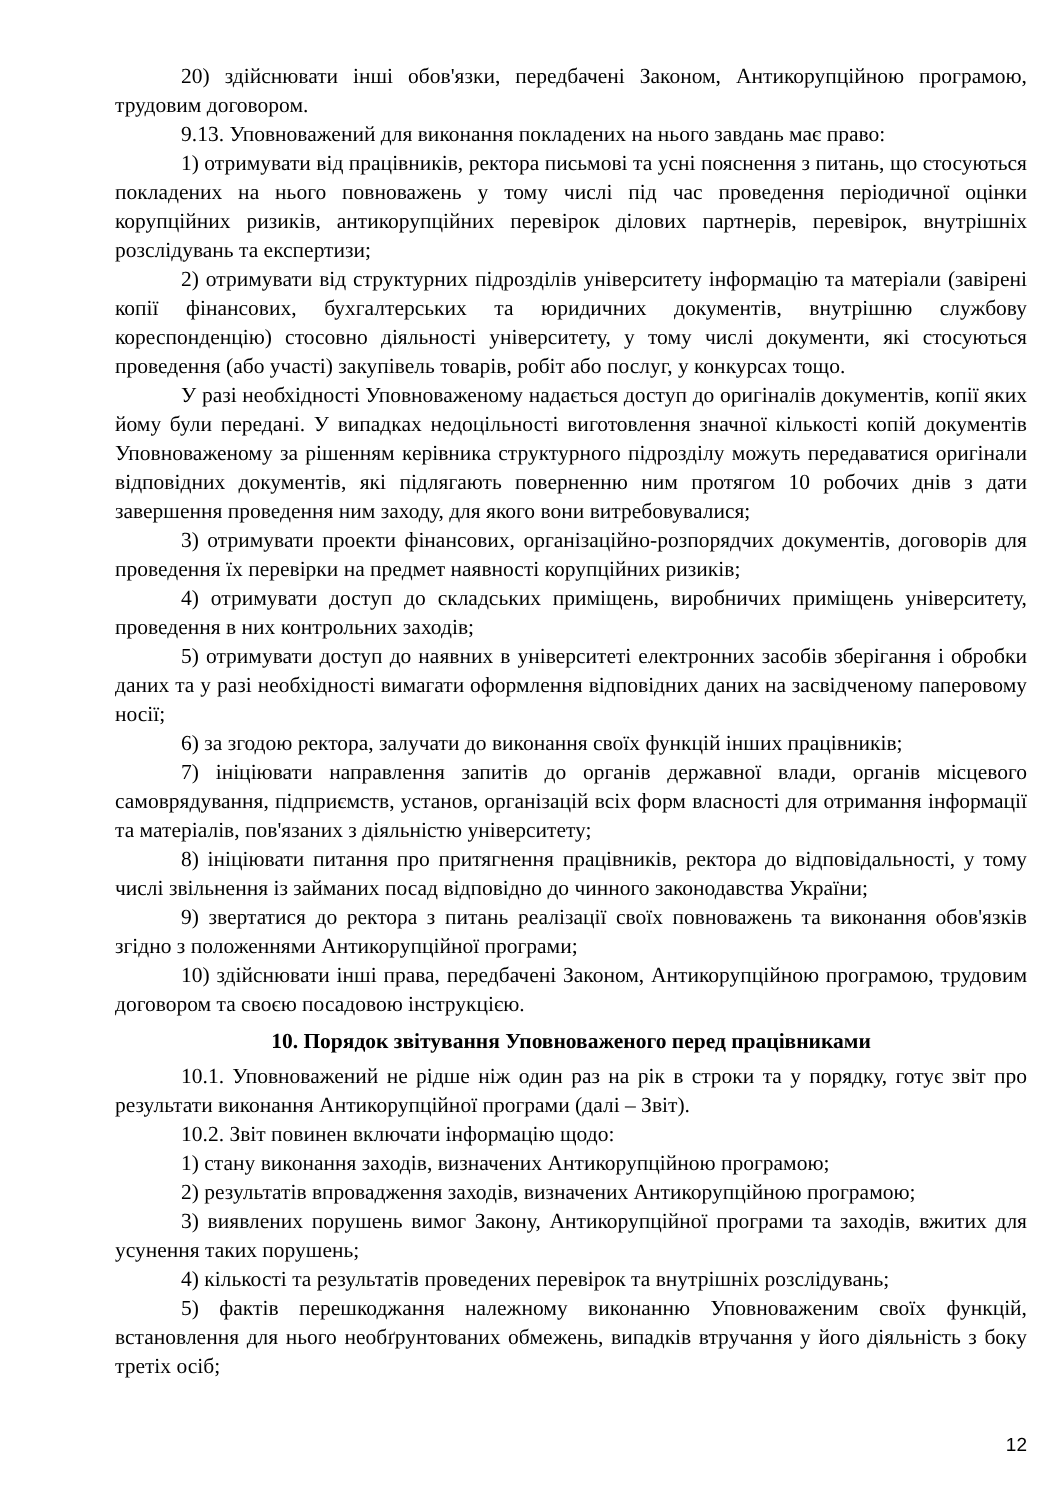20) здійснювати інші обов'язки, передбачені Законом, Антикорупційною програмою, трудовим договором.
9.13. Уповноважений для виконання покладених на нього завдань має право:
1) отримувати від працівників, ректора письмові та усні пояснення з питань, що стосуються покладених на нього повноважень у тому числі під час проведення періодичної оцінки корупційних ризиків, антикорупційних перевірок ділових партнерів, перевірок, внутрішніх розслідувань та експертизи;
2) отримувати від структурних підрозділів університету інформацію та матеріали (завірені копії фінансових, бухгалтерських та юридичних документів, внутрішню службову кореспонденцію) стосовно діяльності університету, у тому числі документи, які стосуються проведення (або участі) закупівель товарів, робіт або послуг, у конкурсах тощо.
У разі необхідності Уповноваженому надається доступ до оригіналів документів, копії яких йому були передані. У випадках недоцільності виготовлення значної кількості копій документів Уповноваженому за рішенням керівника структурного підрозділу можуть передаватися оригінали відповідних документів, які підлягають поверненню ним протягом 10 робочих днів з дати завершення проведення ним заходу, для якого вони витребовувалися;
3) отримувати проекти фінансових, організаційно-розпорядчих документів, договорів для проведення їх перевірки на предмет наявності корупційних ризиків;
4) отримувати доступ до складських приміщень, виробничих приміщень університету, проведення в них контрольних заходів;
5) отримувати доступ до наявних в університеті електронних засобів зберігання і обробки даних та у разі необхідності вимагати оформлення відповідних даних на засвідченому паперовому носії;
6) за згодою ректора, залучати до виконання своїх функцій інших працівників;
7) ініціювати направлення запитів до органів державної влади, органів місцевого самоврядування, підприємств, установ, організацій всіх форм власності для отримання інформації та матеріалів, пов'язаних з діяльністю університету;
8) ініціювати питання про притягнення працівників, ректора до відповідальності, у тому числі звільнення із займаних посад відповідно до чинного законодавства України;
9) звертатися до ректора з питань реалізації своїх повноважень та виконання обов'язків згідно з положеннями Антикорупційної програми;
10) здійснювати інші права, передбачені Законом, Антикорупційною програмою, трудовим договором та своєю посадовою інструкцією.
10. Порядок звітування Уповноваженого перед працівниками
10.1. Уповноважений не рідше ніж один раз на рік в строки та у порядку, готує звіт про результати виконання Антикорупційної програми (далі – Звіт).
10.2. Звіт повинен включати інформацію щодо:
1) стану виконання заходів, визначених Антикорупційною програмою;
2) результатів впровадження заходів, визначених Антикорупційною програмою;
3) виявлених порушень вимог Закону, Антикорупційної програми та заходів, вжитих для усунення таких порушень;
4) кількості та результатів проведених перевірок та внутрішніх розслідувань;
5) фактів перешкоджання належному виконанню Уповноваженим своїх функцій, встановлення для нього необґрунтованих обмежень, випадків втручання у його діяльність з боку третіх осіб;
12